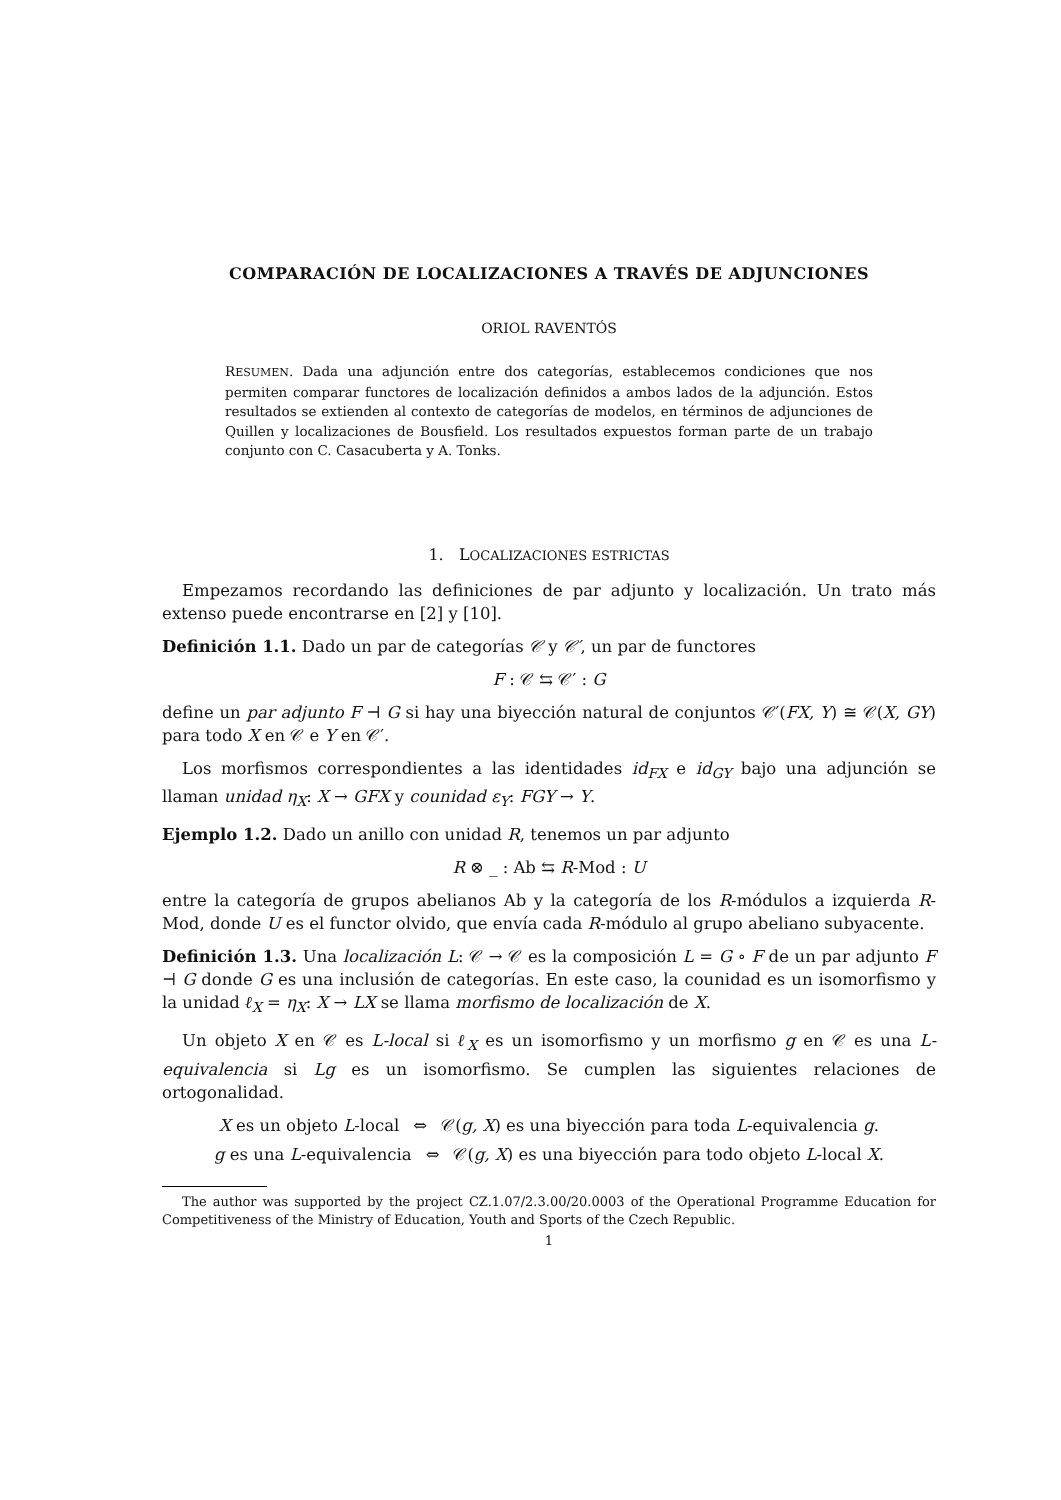COMPARACIÓN DE LOCALIZACIONES A TRAVÉS DE ADJUNCIONES
ORIOL RAVENTÓS
RESUMEN. Dada una adjunción entre dos categorías, establecemos condiciones que nos permiten comparar functores de localización definidos a ambos lados de la adjunción. Estos resultados se extienden al contexto de categorías de modelos, en términos de adjunciones de Quillen y localizaciones de Bousfield. Los resultados expuestos forman parte de un trabajo conjunto con C. Casacuberta y A. Tonks.
1. LOCALIZACIONES ESTRICTAS
Empezamos recordando las definiciones de par adjunto y localización. Un trato más extenso puede encontrarse en [2] y [10].
Definición 1.1. Dado un par de categorías 𝒞 y 𝒞′, un par de functores
F : 𝒞 ⇆ 𝒞′ : G
define un par adjunto F ⊣ G si hay una biyección natural de conjuntos 𝒞′(FX, Y) ≅ 𝒞(X, GY) para todo X en 𝒞 e Y en 𝒞′.
Los morfismos correspondientes a las identidades id<sub>FX</sub> e id<sub>GY</sub> bajo una adjunción se llaman unidad η<sub>X</sub>: X → GFX y counidad ε<sub>Y</sub>: FGY → Y.
Ejemplo 1.2. Dado un anillo con unidad R, tenemos un par adjunto
R ⊗ _ : Ab ⇆ R-Mod : U
entre la categoría de grupos abelianos Ab y la categoría de los R-módulos a izquierda R-Mod, donde U es el functor olvido, que envía cada R-módulo al grupo abeliano subyacente.
Definición 1.3. Una localización L: 𝒞 → 𝒞 es la composición L = G ∘ F de un par adjunto F ⊣ G donde G es una inclusión de categorías. En este caso, la counidad es un isomorfismo y la unidad ℓ<sub>X</sub> = η<sub>X</sub>: X → LX se llama morfismo de localización de X.
Un objeto X en 𝒞 es L-local si ℓ<sub>X</sub> es un isomorfismo y un morfismo g en 𝒞 es una L-equivalencia si Lg es un isomorfismo. Se cumplen las siguientes relaciones de ortogonalidad.
X es un objeto L-local ⇔ 𝒞(g, X) es una biyección para toda L-equivalencia g.
g es una L-equivalencia ⇔ 𝒞(g, X) es una biyección para todo objeto L-local X.
The author was supported by the project CZ.1.07/2.3.00/20.0003 of the Operational Programme Education for Competitiveness of the Ministry of Education, Youth and Sports of the Czech Republic.
1